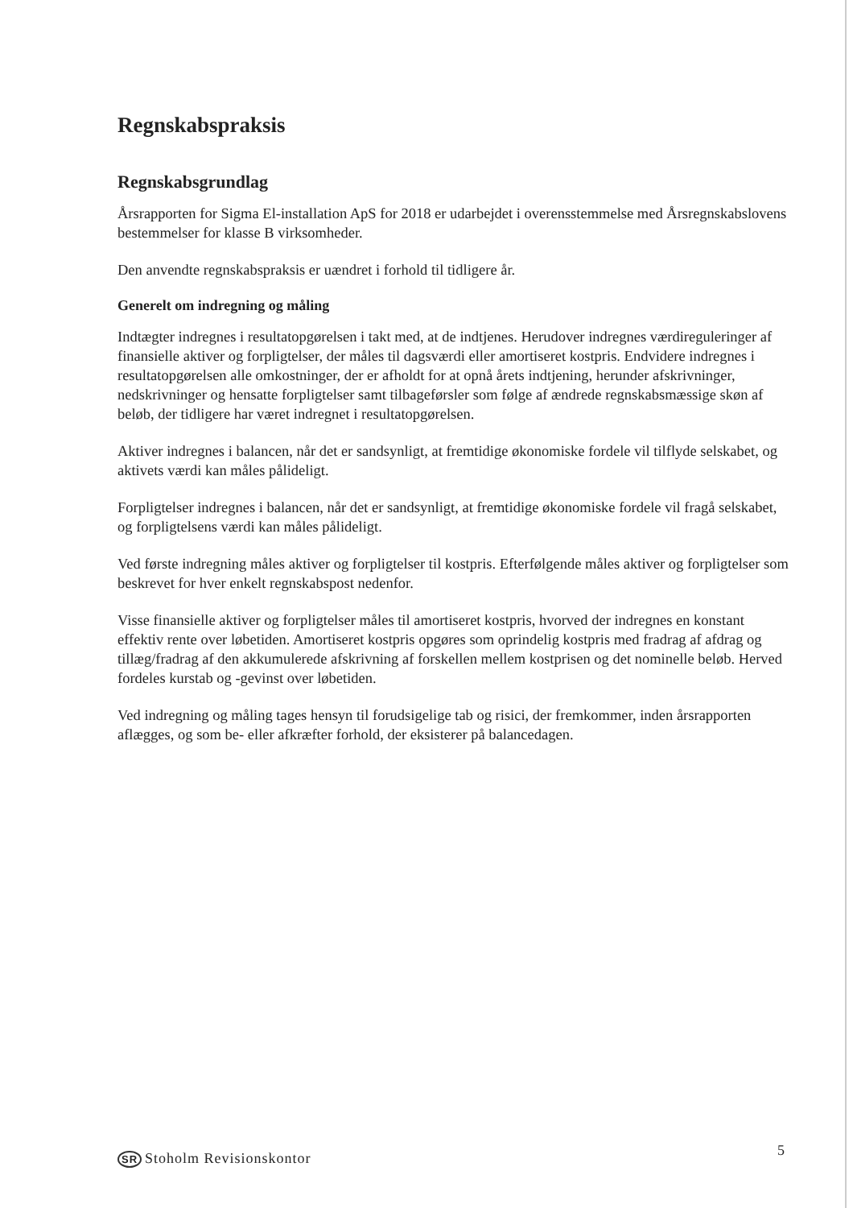Regnskabspraksis
Regnskabsgrundlag
Årsrapporten for Sigma El-installation ApS for 2018 er udarbejdet i overensstemmelse med Års­regnskabslovens bestemmelser for klasse B virksomheder.
Den anvendte regnskabspraksis er uændret i forhold til tidligere år.
Generelt om indregning og måling
Indtægter indregnes i resultatopgørelsen i takt med, at de indtjenes. Herudover indregnes værdi­reguleringer af finansielle aktiver og forpligtelser, der måles til dagsværdi eller amortiseret kost­pris. Endvidere indregnes i resultatopgørelsen alle omkostninger, der er afholdt for at opnå årets indtjening, herunder afskrivninger, nedskrivninger og hensatte forpligtelser samt tilbageførsler som følge af ændrede regnskabsmæssige skøn af beløb, der tidligere har været indregnet i resul­tatopgørelsen.
Aktiver indregnes i balancen, når det er sandsynligt, at fremtidige økonomiske fordele vil tilflyde selskabet, og aktivets værdi kan måles pålideligt.
Forpligtelser indregnes i balancen, når det er sandsynligt, at fremtidige økonomiske fordele vil fragå selskabet, og forpligtelsens værdi kan måles pålideligt.
Ved første indregning måles aktiver og forpligtelser til kostpris. Efterfølgende måles aktiver og forpligtelser som beskrevet for hver enkelt regnskabspost nedenfor.
Visse finansielle aktiver og forpligtelser måles til amortiseret kostpris, hvorved der indregnes en konstant effektiv rente over løbetiden. Amortiseret kostpris opgøres som oprindelig kostpris med fradrag af afdrag og tillæg/fradrag af den akkumulerede afskrivning af forskellen mellem kost­prisen og det nominelle beløb. Herved fordeles kurstab og -gevinst over løbetiden.
Ved indregning og måling tages hensyn til forudsigelige tab og risici, der fremkommer, inden årsrapporten aflægges, og som be- eller afkræfter forhold, der eksisterer på balancedagen.
SR Stoholm Revisionskontor 5